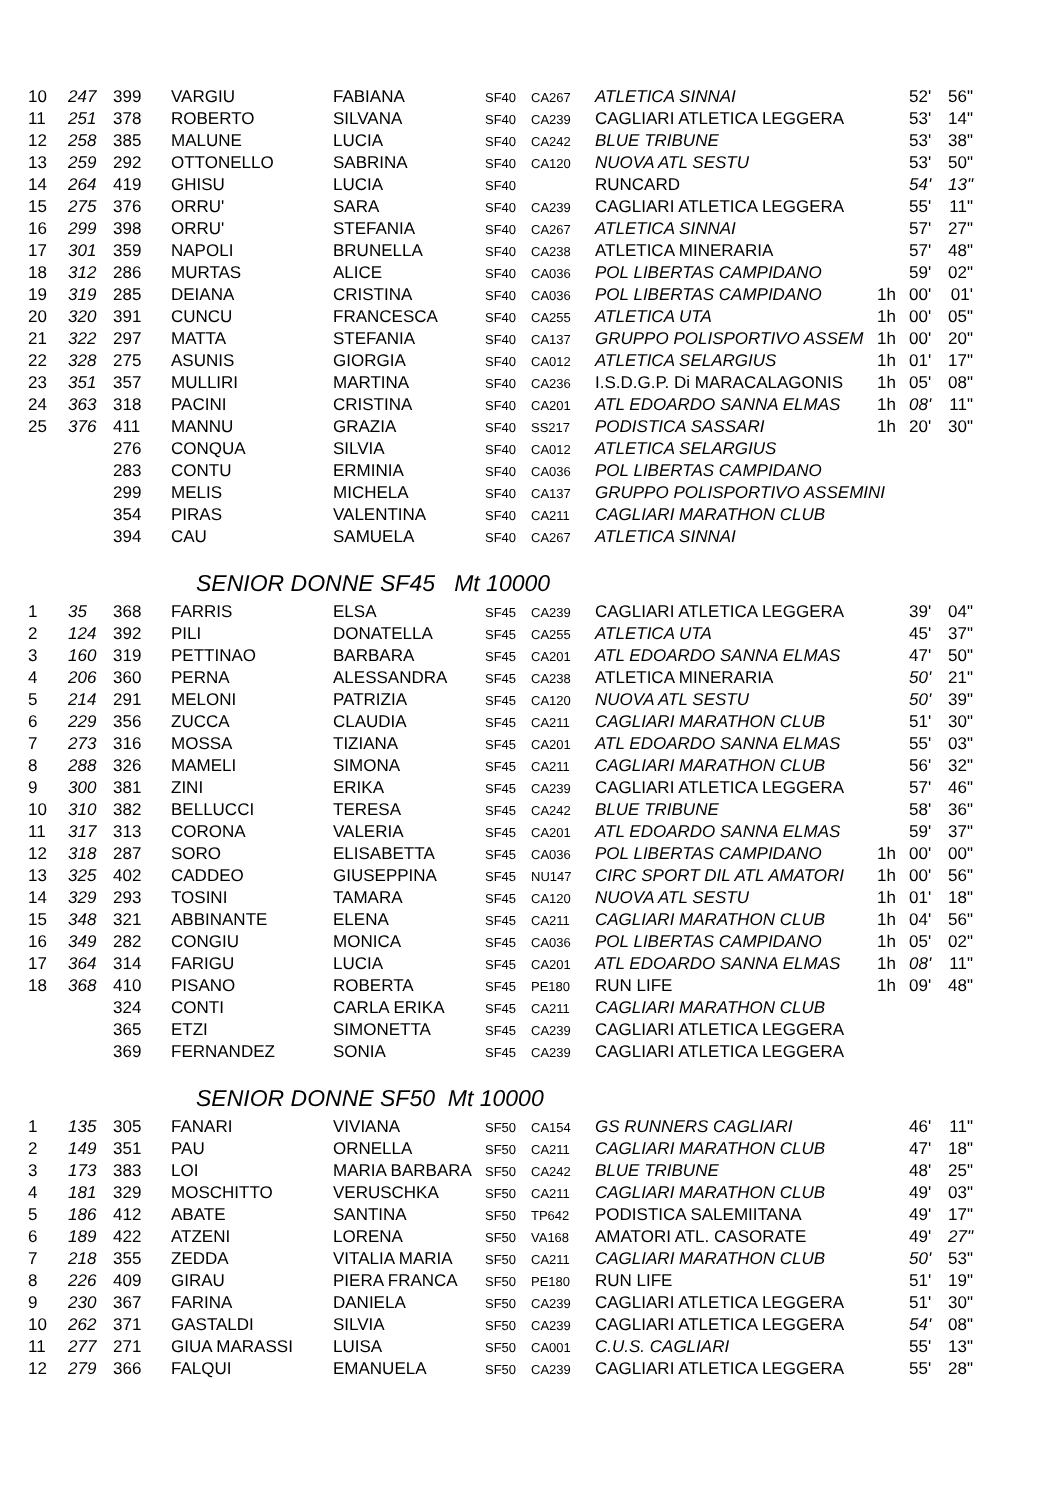| 10 | 247 | 399 | VARGIU | FABIANA | SF40 | CA267 | ATLETICA SINNAI | | 52' | 56" |
| 11 | 251 | 378 | ROBERTO | SILVANA | SF40 | CA239 | CAGLIARI ATLETICA LEGGERA | | 53' | 14" |
| 12 | 258 | 385 | MALUNE | LUCIA | SF40 | CA242 | BLUE TRIBUNE | | 53' | 38" |
| 13 | 259 | 292 | OTTONELLO | SABRINA | SF40 | CA120 | NUOVA ATL SESTU | | 53' | 50" |
| 14 | 264 | 419 | GHISU | LUCIA | SF40 | | RUNCARD | | 54' | 13" |
| 15 | 275 | 376 | ORRU' | SARA | SF40 | CA239 | CAGLIARI ATLETICA LEGGERA | | 55' | 11" |
| 16 | 299 | 398 | ORRU' | STEFANIA | SF40 | CA267 | ATLETICA SINNAI | | 57' | 27" |
| 17 | 301 | 359 | NAPOLI | BRUNELLA | SF40 | CA238 | ATLETICA MINERARIA | | 57' | 48" |
| 18 | 312 | 286 | MURTAS | ALICE | SF40 | CA036 | POL LIBERTAS CAMPIDANO | | 59' | 02" |
| 19 | 319 | 285 | DEIANA | CRISTINA | SF40 | CA036 | POL LIBERTAS CAMPIDANO | 1h | 00' | 01' |
| 20 | 320 | 391 | CUNCU | FRANCESCA | SF40 | CA255 | ATLETICA UTA | 1h | 00' | 05" |
| 21 | 322 | 297 | MATTA | STEFANIA | SF40 | CA137 | GRUPPO POLISPORTIVO ASSEM | 1h | 00' | 20" |
| 22 | 328 | 275 | ASUNIS | GIORGIA | SF40 | CA012 | ATLETICA SELARGIUS | 1h | 01' | 17" |
| 23 | 351 | 357 | MULLIRI | MARTINA | SF40 | CA236 | I.S.D.G.P. Di MARACALAGONIS | 1h | 05' | 08" |
| 24 | 363 | 318 | PACINI | CRISTINA | SF40 | CA201 | ATL EDOARDO SANNA ELMAS | 1h | 08' | 11" |
| 25 | 376 | 411 | MANNU | GRAZIA | SF40 | SS217 | PODISTICA SASSARI | 1h | 20' | 30" |
| | | 276 | CONQUA | SILVIA | SF40 | CA012 | ATLETICA SELARGIUS | | | |
| | | 283 | CONTU | ERMINIA | SF40 | CA036 | POL LIBERTAS CAMPIDANO | | | |
| | | 299 | MELIS | MICHELA | SF40 | CA137 | GRUPPO POLISPORTIVO ASSEMINI | | | |
| | | 354 | PIRAS | VALENTINA | SF40 | CA211 | CAGLIARI MARATHON CLUB | | | |
| | | 394 | CAU | SAMUELA | SF40 | CA267 | ATLETICA SINNAI | | | |
SENIOR DONNE SF45 Mt 10000
| 1 | 35 | 368 | FARRIS | ELSA | SF45 | CA239 | CAGLIARI ATLETICA LEGGERA | | 39' | 04" |
| 2 | 124 | 392 | PILI | DONATELLA | SF45 | CA255 | ATLETICA UTA | | 45' | 37" |
| 3 | 160 | 319 | PETTINAO | BARBARA | SF45 | CA201 | ATL EDOARDO SANNA ELMAS | | 47' | 50" |
| 4 | 206 | 360 | PERNA | ALESSANDRA | SF45 | CA238 | ATLETICA MINERARIA | | 50' | 21" |
| 5 | 214 | 291 | MELONI | PATRIZIA | SF45 | CA120 | NUOVA ATL SESTU | | 50' | 39" |
| 6 | 229 | 356 | ZUCCA | CLAUDIA | SF45 | CA211 | CAGLIARI MARATHON CLUB | | 51' | 30" |
| 7 | 273 | 316 | MOSSA | TIZIANA | SF45 | CA201 | ATL EDOARDO SANNA ELMAS | | 55' | 03" |
| 8 | 288 | 326 | MAMELI | SIMONA | SF45 | CA211 | CAGLIARI MARATHON CLUB | | 56' | 32" |
| 9 | 300 | 381 | ZINI | ERIKA | SF45 | CA239 | CAGLIARI ATLETICA LEGGERA | | 57' | 46" |
| 10 | 310 | 382 | BELLUCCI | TERESA | SF45 | CA242 | BLUE TRIBUNE | | 58' | 36" |
| 11 | 317 | 313 | CORONA | VALERIA | SF45 | CA201 | ATL EDOARDO SANNA ELMAS | | 59' | 37" |
| 12 | 318 | 287 | SORO | ELISABETTA | SF45 | CA036 | POL LIBERTAS CAMPIDANO | 1h | 00' | 00" |
| 13 | 325 | 402 | CADDEO | GIUSEPPINA | SF45 | NU147 | CIRC SPORT DIL ATL AMATORI | 1h | 00' | 56" |
| 14 | 329 | 293 | TOSINI | TAMARA | SF45 | CA120 | NUOVA ATL SESTU | 1h | 01' | 18" |
| 15 | 348 | 321 | ABBINANTE | ELENA | SF45 | CA211 | CAGLIARI MARATHON CLUB | 1h | 04' | 56" |
| 16 | 349 | 282 | CONGIU | MONICA | SF45 | CA036 | POL LIBERTAS CAMPIDANO | 1h | 05' | 02" |
| 17 | 364 | 314 | FARIGU | LUCIA | SF45 | CA201 | ATL EDOARDO SANNA ELMAS | 1h | 08' | 11" |
| 18 | 368 | 410 | PISANO | ROBERTA | SF45 | PE180 | RUN LIFE | 1h | 09' | 48" |
| | | 324 | CONTI | CARLA ERIKA | SF45 | CA211 | CAGLIARI MARATHON CLUB | | | |
| | | 365 | ETZI | SIMONETTA | SF45 | CA239 | CAGLIARI ATLETICA LEGGERA | | | |
| | | 369 | FERNANDEZ | SONIA | SF45 | CA239 | CAGLIARI ATLETICA LEGGERA | | | |
SENIOR DONNE SF50 Mt 10000
| 1 | 135 | 305 | FANARI | VIVIANA | SF50 | CA154 | GS RUNNERS CAGLIARI | | 46' | 11" |
| 2 | 149 | 351 | PAU | ORNELLA | SF50 | CA211 | CAGLIARI MARATHON CLUB | | 47' | 18" |
| 3 | 173 | 383 | LOI | MARIA BARBARA | SF50 | CA242 | BLUE TRIBUNE | | 48' | 25" |
| 4 | 181 | 329 | MOSCHITTO | VERUSCHKA | SF50 | CA211 | CAGLIARI MARATHON CLUB | | 49' | 03" |
| 5 | 186 | 412 | ABATE | SANTINA | SF50 | TP642 | PODISTICA SALEMIITANA | | 49' | 17" |
| 6 | 189 | 422 | ATZENI | LORENA | SF50 | VA168 | AMATORI ATL. CASORATE | | 49' | 27" |
| 7 | 218 | 355 | ZEDDA | VITALIA MARIA | SF50 | CA211 | CAGLIARI MARATHON CLUB | | 50' | 53" |
| 8 | 226 | 409 | GIRAU | PIERA FRANCA | SF50 | PE180 | RUN LIFE | | 51' | 19" |
| 9 | 230 | 367 | FARINA | DANIELA | SF50 | CA239 | CAGLIARI ATLETICA LEGGERA | | 51' | 30" |
| 10 | 262 | 371 | GASTALDI | SILVIA | SF50 | CA239 | CAGLIARI ATLETICA LEGGERA | | 54' | 08" |
| 11 | 277 | 271 | GIUA MARASSI | LUISA | SF50 | CA001 | C.U.S. CAGLIARI | | 55' | 13" |
| 12 | 279 | 366 | FALQUI | EMANUELA | SF50 | CA239 | CAGLIARI ATLETICA LEGGERA | | 55' | 28" |